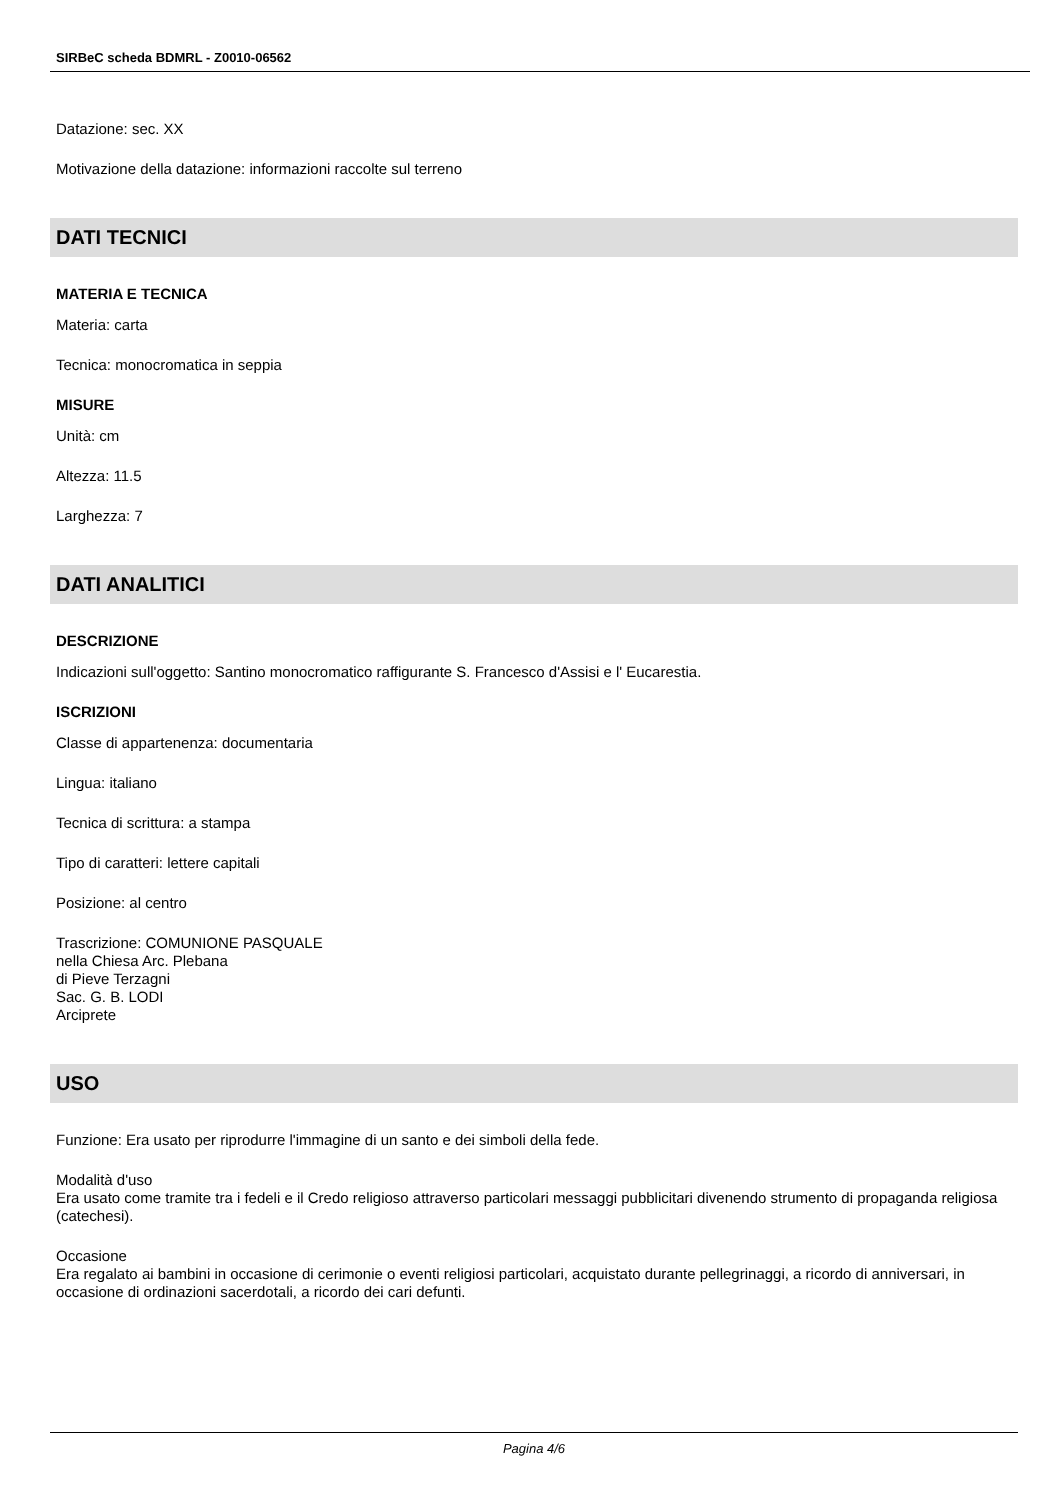SIRBeC scheda BDMRL - Z0010-06562
Datazione: sec. XX
Motivazione della datazione: informazioni raccolte sul terreno
DATI TECNICI
MATERIA E TECNICA
Materia: carta
Tecnica: monocromatica in seppia
MISURE
Unità: cm
Altezza: 11.5
Larghezza: 7
DATI ANALITICI
DESCRIZIONE
Indicazioni sull'oggetto: Santino monocromatico raffigurante S. Francesco d'Assisi e l' Eucarestia.
ISCRIZIONI
Classe di appartenenza: documentaria
Lingua: italiano
Tecnica di scrittura: a stampa
Tipo di caratteri: lettere capitali
Posizione: al centro
Trascrizione: COMUNIONE PASQUALE
nella Chiesa Arc. Plebana
di Pieve Terzagni
Sac. G. B. LODI
Arciprete
USO
Funzione: Era usato per riprodurre l'immagine di un santo e dei simboli della fede.
Modalità d'uso
Era usato come tramite tra i fedeli e il Credo religioso attraverso particolari messaggi pubblicitari divenendo strumento di propaganda religiosa (catechesi).
Occasione
Era regalato ai bambini in occasione di cerimonie o eventi religiosi particolari, acquistato durante pellegrinaggi, a ricordo di anniversari, in occasione di ordinazioni sacerdotali, a ricordo dei cari defunti.
Pagina 4/6